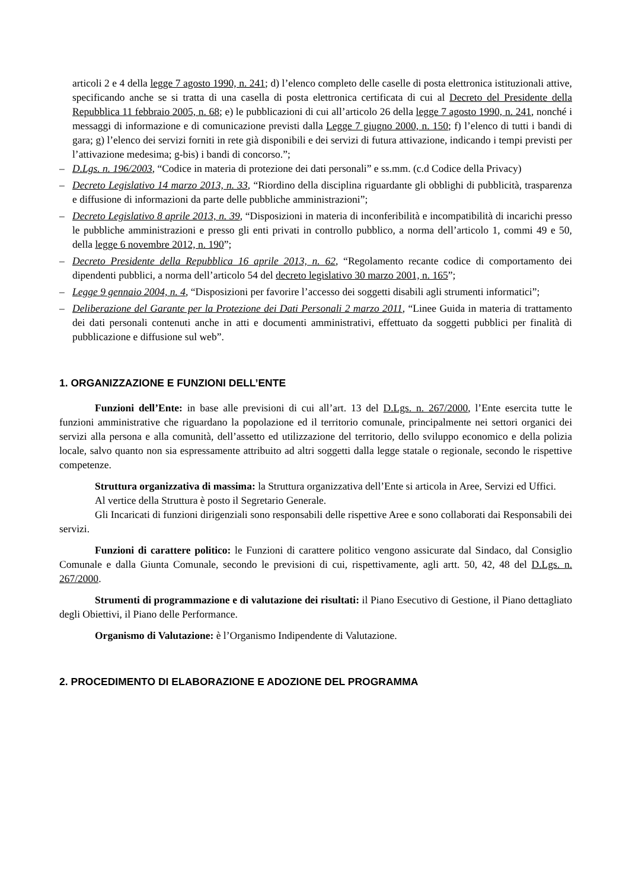articoli 2 e 4 della legge 7 agosto 1990, n. 241; d) l’elenco completo delle caselle di posta elettronica istituzionali attive, specificando anche se si tratta di una casella di posta elettronica certificata di cui al Decreto del Presidente della Repubblica 11 febbraio 2005, n. 68; e) le pubblicazioni di cui all’articolo 26 della legge 7 agosto 1990, n. 241, nonché i messaggi di informazione e di comunicazione previsti dalla Legge 7 giugno 2000, n. 150; f) l’elenco di tutti i bandi di gara; g) l’elenco dei servizi forniti in rete già disponibili e dei servizi di futura attivazione, indicando i tempi previsti per l’attivazione medesima; g-bis) i bandi di concorso.”;
– D.Lgs. n. 196/2003, “Codice in materia di protezione dei dati personali” e ss.mm. (c.d Codice della Privacy)
– Decreto Legislativo 14 marzo 2013, n. 33, “Riordino della disciplina riguardante gli obblighi di pubblicità, trasparenza e diffusione di informazioni da parte delle pubbliche amministrazioni”;
– Decreto Legislativo 8 aprile 2013, n. 39, “Disposizioni in materia di inconferibilità e incompatibilità di incarichi presso le pubbliche amministrazioni e presso gli enti privati in controllo pubblico, a norma dell’articolo 1, commi 49 e 50, della legge 6 novembre 2012, n. 190”;
– Decreto Presidente della Repubblica 16 aprile 2013, n. 62, “Regolamento recante codice di comportamento dei dipendenti pubblici, a norma dell’articolo 54 del decreto legislativo 30 marzo 2001, n. 165”;
– Legge 9 gennaio 2004, n. 4, “Disposizioni per favorire l’accesso dei soggetti disabili agli strumenti informatici”;
– Deliberazione del Garante per la Protezione dei Dati Personali 2 marzo 2011, “Linee Guida in materia di trattamento dei dati personali contenuti anche in atti e documenti amministrativi, effettuato da soggetti pubblici per finalità di pubblicazione e diffusione sul web”.
1. ORGANIZZAZIONE E FUNZIONI DELL’ENTE
Funzioni dell’Ente: in base alle previsioni di cui all’art. 13 del D.Lgs. n. 267/2000, l’Ente esercita tutte le funzioni amministrative che riguardano la popolazione ed il territorio comunale, principalmente nei settori organici dei servizi alla persona e alla comunità, dell’assetto ed utilizzazione del territorio, dello sviluppo economico e della polizia locale, salvo quanto non sia espressamente attribuito ad altri soggetti dalla legge statale o regionale, secondo le rispettive competenze.
Struttura organizzativa di massima: la Struttura organizzativa dell’Ente si articola in Aree, Servizi ed Uffici.
Al vertice della Struttura è posto il Segretario Generale.
Gli Incaricati di funzioni dirigenziali sono responsabili delle rispettive Aree e sono collaborati dai Responsabili dei servizi.
Funzioni di carattere politico: le Funzioni di carattere politico vengono assicurate dal Sindaco, dal Consiglio Comunale e dalla Giunta Comunale, secondo le previsioni di cui, rispettivamente, agli artt. 50, 42, 48 del D.Lgs. n. 267/2000.
Strumenti di programmazione e di valutazione dei risultati: il Piano Esecutivo di Gestione, il Piano dettagliato degli Obiettivi, il Piano delle Performance.
Organismo di Valutazione: è l’Organismo Indipendente di Valutazione.
2. PROCEDIMENTO DI ELABORAZIONE E ADOZIONE DEL PROGRAMMA